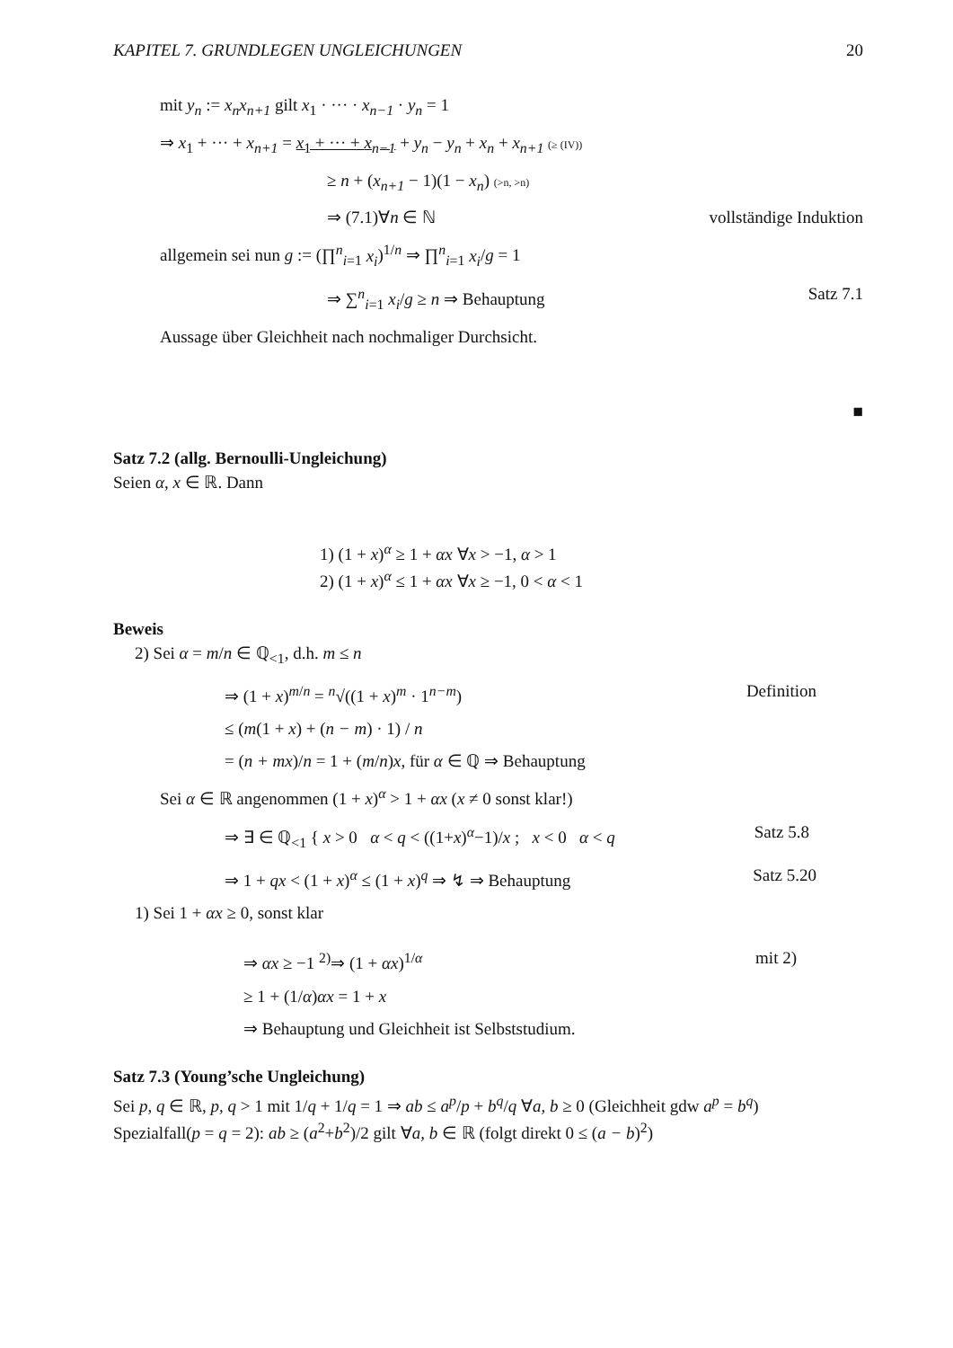KAPITEL 7. GRUNDLEGEN UNGLEICHUNGEN 20
mit y<sub>n</sub> := x<sub>n</sub>x<sub>n+1</sub> gilt x<sub>1</sub> · ··· · x<sub>n−1</sub> · y<sub>n</sub> = 1
⇒ x<sub>1</sub> + ··· + x<sub>n+1</sub> = x<sub>1</sub> + ··· + x<sub>n−1</sub> + y<sub>n</sub> − y<sub>n</sub> + x<sub>n</sub> + x<sub>n+1</sub> (≥ (IV))
≥ n + (x<sub>n+1</sub> − 1)(1 − x<sub>n</sub>) (>n, >n)
⇒ (7.1)∀n ∈ ℕ vollständige Induktion
allgemein sei nun g := (∏<sup>n</sup><sub>i=1</sub> x<sub>i</sub>)<sup>1/n</sup> ⇒ ∏<sup>n</sup><sub>i=1</sub> x<sub>i</sub>/g = 1
⇒ ∑<sup>n</sup><sub>i=1</sub> x<sub>i</sub>/g ≥ n ⇒ Behauptung Satz 7.1
Aussage über Gleichheit nach nochmaliger Durchsicht.
■
Satz 7.2 (allg. Bernoulli-Ungleichung)
Seien α, x ∈ ℝ. Dann
1) (1 + x)<sup>α</sup> ≥ 1 + αx ∀x > −1, α > 1
2) (1 + x)<sup>α</sup> ≤ 1 + αx ∀x ≥ −1, 0 < α < 1
Beweis
2) Sei α = m/n ∈ ℚ<sub><1</sub>, d.h. m ≤ n
⇒ (1 + x)<sup>m/n</sup> = <sup>n</sup>√((1 + x)<sup>m</sup> · 1<sup>n−m</sup>) Definition
≤ (m(1 + x) + (n − m) · 1) / n
= (n + mx)/n = 1 + (m/n)x, für α ∈ ℚ ⇒ Behauptung
Sei α ∈ ℝ angenommen (1 + x)<sup>α</sup> > 1 + αx (x ≠ 0 sonst klar!)
⇒ ∃ ∈ ℚ<sub><1</sub> { x > 0 α < q < ((1+x)<sup>α</sup>−1)/x ; x < 0 α < q Satz 5.8
⇒ 1 + qx < (1 + x)<sup>α</sup> ≤ (1 + x)<sup>q</sup> ⇒ ↯ ⇒ Behauptung Satz 5.20
1) Sei 1 + αx ≥ 0, sonst klar
⇒ αx ≥ −1 <sup>2)</sup>⇒ (1 + αx)<sup>1/α</sup> mit 2)
≥ 1 + (1/α)αx = 1 + x
⇒ Behauptung und Gleichheit ist Selbststudium.
Satz 7.3 (Young’sche Ungleichung)
Sei p, q ∈ ℝ, p, q > 1 mit 1/q + 1/q = 1 ⇒ ab ≤ a<sup>p</sup>/p + b<sup>q</sup>/q ∀a, b ≥ 0 (Gleichheit gdw a<sup>p</sup> = b<sup>q</sup>)
Spezialfall(p = q = 2): ab ≥ (a<sup>2</sup>+b<sup>2</sup>)/2 gilt ∀a, b ∈ ℝ (folgt direkt 0 ≤ (a − b)<sup>2</sup>)